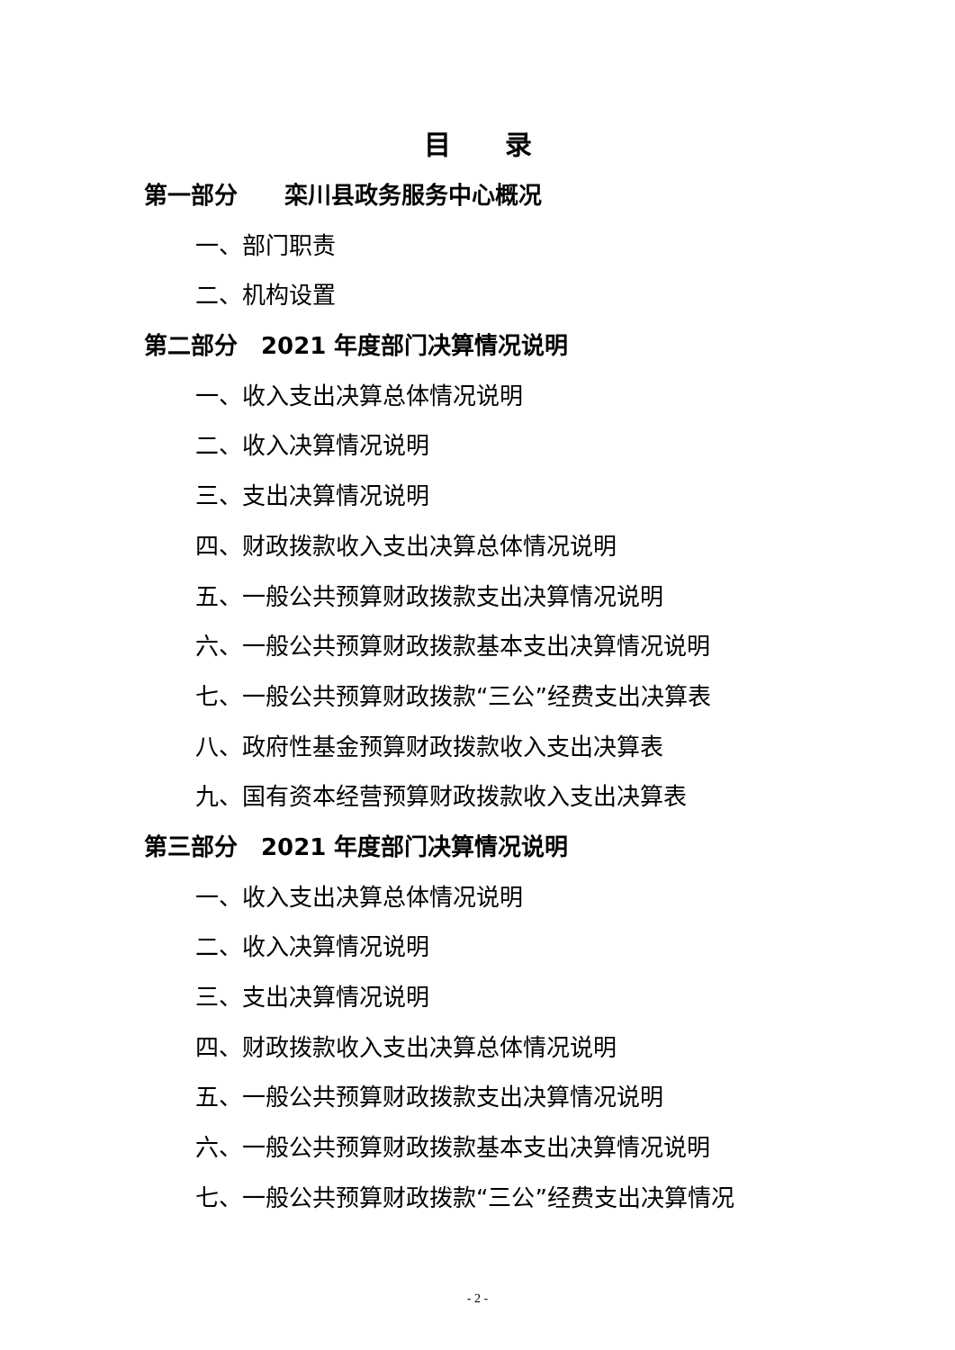目录
第一部分　　栾川县政务服务中心概况
一、部门职责
二、机构设置
第二部分　2021 年度部门决算情况说明
一、收入支出决算总体情况说明
二、收入决算情况说明
三、支出决算情况说明
四、财政拨款收入支出决算总体情况说明
五、一般公共预算财政拨款支出决算情况说明
六、一般公共预算财政拨款基本支出决算情况说明
七、一般公共预算财政拨款“三公”经费支出决算表
八、政府性基金预算财政拨款收入支出决算表
九、国有资本经营预算财政拨款收入支出决算表
第三部分　2021 年度部门决算情况说明
一、收入支出决算总体情况说明
二、收入决算情况说明
三、支出决算情况说明
四、财政拨款收入支出决算总体情况说明
五、一般公共预算财政拨款支出决算情况说明
六、一般公共预算财政拨款基本支出决算情况说明
七、一般公共预算财政拨款“三公”经费支出决算情况
- 2 -